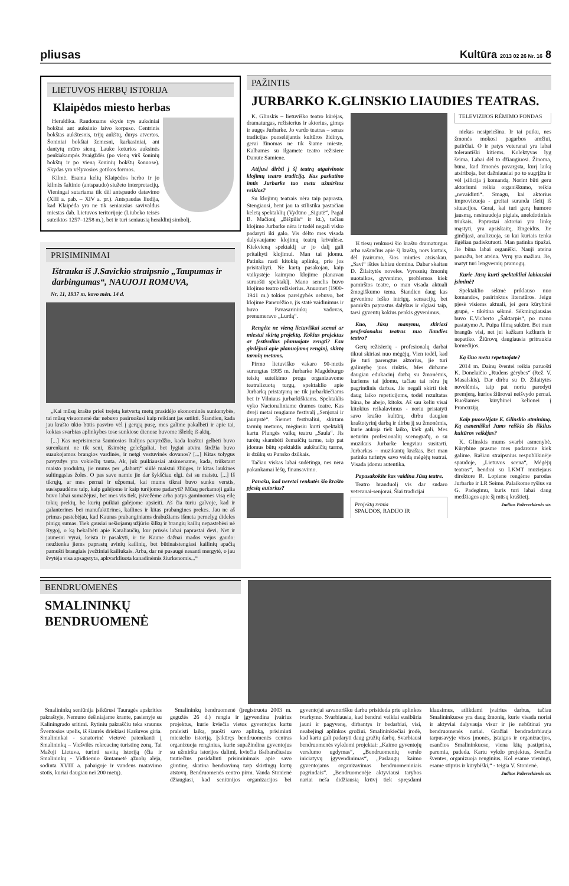pliusas Kultūra 2013 02 26 Nr. 16 8
LIETUVOS HERBŲ ISTORIJA
Klaipėdos miesto herbas
Heraldika. Raudoname skyde trys auksiniai bokštai ant auksinio laivo korpuso. Centrinis bokštas aukštesnis, trijų aukštų, durys atvertos. Šoniniai bokštai žemesni, karkasiniai, ant dantytų mūro sienų. Lauke keturios auksinės penkiakampės žvaigždės (po vieną virš šoninių bokštų ir po vieną šoninių bokštų šonuose). Skydas yra vėlyvosios gotikos formos.
Kilmė. Esama kelių Klaipėdos herbo ir jo kilmės šaltinio (antspaudo) siužeto interpretacijų. Vieningai sutariama tik dėl antspaudo datavimo (XIII a. pab. – XIV a. pr.). Antspaudas liudija, kad Klaipėda yra ne tik seniausias savivaldus miestas dab. Lietuvos teritorijoje (Liubeko teisės suteiktos 1257–1258 m.), bet ir turi seniausią heraldinį simbolį.
PRISIMINIMAI
Ištrauka iš J.Savickio straipsnio „Taupumas ir darbingumas“, NAUJOJI ROMUVA,
Nr. 11, 1937 m. kovo mėn. 14 d.
„Kai mūsų krašte prieš trejetą ketvertą metų prasidėjo ekonominės sunkenybės, tai mūsų visuomenė dar nebuvo pasiruošusi kaip reikiant jas sutikti. Šiandien, kada jau krašto ūkio būtis pasviro vėl į gerąją pusę, mes galime pakalbėti ir apie tai, kokias svarbias aplinkybes tose sunkiose dienose buvome išleidę iš akių.
[...] Kas neprisimena šauniosios Italijos pavyzdžio, kada kraštui gelbėti buvo surenkami ne tik seni, išsimėtę geležgaliai, bet lygiai atvira širdžia buvo suaukojamos brangios vardinės, ir netgi vestuvinės dovanos? [...] Kitas tolygus pavyzdys yra vokiečių tauta. Ak, juk puikiausiai atsimename, kada, trūkstant maisto produktų, jie mums per „dabartį“ siūlė maistui žliūges, ir kitas laukines sultingąsias žoles. O pas save namie jie dar šykščiau elgi. ėsi su maistu. [...] Iš tikrųjų, ar mes pernai ir užpernai, kai mums tikrai buvo sunku verstis, susispaudėme taip, kaip galėjome ir kaip turėjome padaryti? Mūsų perkamoji galia buvo labai sumažėjusi, bet mes vis tiek, įsivežėme arba patys gaminomės visą eilę tokių prekių, be kurių puikiai galėjome apsieiti. Aš čia turiu galvoje, kad ir galanterines bei manufaktūrines, kailines ir kitas prabangines prekes. Jau ne aš primas pastebėjau, kad Kaunas prabanginiams drabužiams išmeta pernelyg dideles pinigų sumas. Tiek gausiai nešiojamų užjūrio šilkų ir brangių kailių nepastebėsi nė Rygoj, o ką bekalbėti apie Karaliaučių, kur prūsės labai paprastai dėvi. Net ir jaunesni vyrai, keista ir pasakyti, ir tie Kaune dažnai mados vėjus gaudo: neužtenka jiems paprastų avinių kailinių, bet būtinaistengiasi kailinių apačią pamušti brangiais įvežtiniai kailiukais. Arba, dar nė pusaugė nesanti mergytė, o jau švytėja visa apsagstyta, apkvarkliuota kanadinėmis žiurkenomis...“
PAŽINTIS
JURBARKO K.GLINSKIO LIAUDIES TEATRAS.
K. Glinskis – lietuviško teatro kūrėjas, dramaturgas, režisierius ir aktorius, gimęs ir augęs Jurbarke. Jo vardo teatras – senas tradicijas puoselėjantis kultūros židinys, gerai žinomas ne tik šiame mieste. Kalbamės su ilgamete teatro režisiere Danute Samiene.
Atėjusi dirbti į šį teatrą atgaivinote klojimų teatro tradiciją. Kas paskatino imtis Jurbarke tuo metu užmirštos veiklos?
Su klojimų teatrais nėra taip paprasta. Stengiausi, bent jau ta stilistika pastačiau keletą spektaklių (Vydūno „Sigutė“, Pagal B. Mačionį „Bišpilis“ ir kt.), tačiau klojimo Jurbarke nėra ir todėl negali visko padaryti iki galo. Vis dėlto mes visada dalyvaujame klojimų teatrų krivulėse. Kiekvieną spektaklį ar jo dalį gali pritaikyti klojimui. Man tai įdomu. Patinka rasti kitokią aplinką, prie jos prisitaikyti. Ne kartą pasakojau, kaip vaikystėje kaimyno klojime planavau suruošti spektaklį. Mano senelis buvo klojimo teatro režisierius. Anuomet (1900-1941 m.) tokios pareigybės nebuvo, bet klojime Panevėžio r. jis statė vaidinimus ir buvo Pavasarininkų vadovas, prenumeravo „Lurdą“.
Rengėte ne vieną lietuviškai scenai ar miestui skirtą projektą. Kokius projektus ar festivalius planuojate rengti? Esu girdėjusi apie planuojamą renginį, skirtą tarmių metams.
Pirmo lietuviško vakaro 90-metis surengtas 1995 m. Jurbarko Magdeburgo teisių suteikimo proga organizavome teatralizuotą turgų, spektaklio apie Jurbarką pristatymą ne tik jurbarkiečiams bet ir Vilniaus jurbarkiškiams. Spektaklis vyko Nacionaliniame dramos teatre. Kas dveji metai rengiame festivalį „Senjorai ir jaunystė“. Šiemet festivaliui, skirtam tarmių metams, mėginsiu kurti spektaklį kartu Plungės vaikų teatru „Saula“. Jis turėtų skambėti žemaičių tarme, taip pat įdomus būtų spektaklis aukštaičių tarme, ir dzūkų su Punsko dzūkais.
Tačiau viskas labai sudėtinga, nes nėra pakankamai lėšų, finansavimo.
Panašu, kad neretai renkatės šio krašto pjesių autorius?
Iš tiesų renkuosi šio krašto dramaturgus arba rašančius apie šį kraštą, nors kartais, dėl įvairumo, šios minties atsisakau. „Savi“ išties labiau domina. Dabar skaitau D. Žilaitytės noveles. Vyresnių žmonių nuotaikos, gyvenimo, problemos kiek pamirštos teatre, o man visada aktuali žmogiškumo tema. Šiandien daug kas gyvenime ieško intrigų, sensacijų, bet pamiršta paprastus dalykus ir elgiasi taip, tarsi gyventų kokius penkis gyvenimus.
Kuo, Jūsų manymu, skiriasi profesionalus teatras nuo liaudies teatro?
Gerų režisierių - profesionalų darbai tikrai skiriasi nuo mėgėjų. Vien todėl, kad jie turi parengtus aktorius, jie turi galimybę juos rinktis. Mes dirbame daugiau edukacinį darbą su žmonėmis, kuriems tai įdomu, tačiau tai nėra jų pagrindinis darbas. Jie negali skirti tiek daug laiko repeticijoms, todėl rezultatas būna, be abejo, kitoks. Aš sau keliu visai kitokius reikalavimus - noriu pristatyti savo krašto kultūrą, dirbu daugiau kraštotyrinį darbą ir dirbu jį su žmonėmis, kurie aukoja tiek laiko, kiek gali. Mes neturim profesionalių scenografų, o su muzikais Jurbarke lengviau susitarti. Jurbarkas – muzikantų kraštas. Bet man patinka turintys savo veidą mėgėjų teatrai. Visada įdomu autentika.
Papasakokite kas vaidina Jūsų teatre.
Teatro branduolį vis dar sudaro veteranai-senjorai. Šiai tradicijai
Projektą remia
SPAUDOS, RADIJO IR TELEVIZIJOS RĖMIMO FONDAS
niekas nesipriešina. Ir tai puiku, nes žmonės mokosi pagarbos amžiui, patirčiai. O ir patys veteranai yra labai tolerantiški kitiems. Kolektyvas lyg šeima. Labai dėl to džiaugiuosi. Žinoma, būna, kad žmonės pavargsta, kurį laiką atsiriboja, bet dažniausiai po to sugrįžta ir vėl įsilicija į komandą. Norint būti geru aktoriumi reikia organiškumo, reikia „nevaidinti“. Smagu, kai aktorius improvizuoja - greitai suranda išeitį iš situacijos. Gerai, kai turi gerą humoro jausmą, nesinaudoja pigiais, anekdotiniais triukais. Paprastai aktoriai yra linkę mąstyti, yra apsiskaitę, žingeidūs. Jie ginčijasi, analizuoja, su kai kuriais tenka ilgėliau padiskutuoti. Man patinka tipažai. Jie būna labai organiški. Nauji ateina pamažu, bet ateina. Vyrų yra mažiau. Jie, matyt turi lengvesnių pramogų.
Kurie Jūsų kurti spektakliai labiausiai įsiminė?
Spektaklio sėkmė priklauso nuo komandos, pasirinktos literatūros. Jeigu pjesė visiems aktuali, jei gera kūrybinė grupė, - tikėtina sėkmė. Sėkmingiausias buvo E.Vicherto „Šaktarpis“, po mano pastatymo A. Puipa filmą sukūrė. Bet man brangūs visi, net jei kažkam kažkuris ir nepatiko. Žiūrovų daugiausia pritraukia komedijos.
Ką šiuo metu repetuojate?
2014 m. Dainų šventei reikia paruošti K. Donelaičio „Rudens gėrybes“ (Rež. V. Masalskis). Dar dirbu su D. Žilaitytės novelėmis, taip pat noriu parodyti premjerą, kurios žiūrovai neišvydo pernai. Ruošiamės kūrybinei kelionei į Prancūziją.
Kaip puoselėjate K. Glinskio atminimą. Ką asmeniškai Jums reiškia šis iškilus kultūros veikėjas?
K. Glinskis mums svarbi asmenybė. Kūrybine prasme mes padarome kiek galime. Rašiau straipsnius respublikinėje spaudoje, „Lietuvos scena“, Mėgėjų teatras“, bendrai su LKMT muziejaus direktore R. Lopiene rengėme parodas Jurbarke ir LR Seime. Palaikome ryšius su G. Padegimu, kuris turi labai daug medžiagos apie šį mūsų kraštietį.
Juditos Pažereckienės str.
BENDRUOMENĖS
SMALININKŲ BENDRUOMENĖ
Smalininkų seniūnija įsikūrusi Tauragės apskrities pakraštyje, Nemuno dešiniajame krante, pasienyje su Kaliningrado sritimi. Rytiniu pakraščiu teka sraunus Šventosios upelis, iš šiaurės driekiasi Karšuvos giria. Smalininkai - sanatorinė vietovė patenkanti į Smalininkų – Viešvilės rekreacinę turistinę zoną. Tai Mažoji Lietuva, turinti savitą istoriją (čia ir Smalininkų - Vidkiemio šimtametė ąžuolų alėja, sodinta XVIII a. pabaigoje ir vandens matavimo stotis, kuriai daugiau nei 200 metų).
Smalininkų bendruomenė (įregistruota 2003 m. gegužės 26 d.) rengia ir įgyvendina įvairius projektus, kurie kviečia vietos gyventojus kartu praleisti laiką, puošti savo aplinką, prisiminti miestelio istoriją. Įsikūręs bendruomenės centras organizuoja renginius, kurie supažindina gyventojus su užmiršta istorijos dalimi, kviečia išsibarsčiusius tautiečius pasidalinti prisiminimais apie savo gimtinę, skatina bendravimą tarp skirtingų kartų atstovų. Bendruomenės centro pirm. Vanda Stonienė džiaugiasi, kad seniūnijos organizacijos bei gyventojai savanorišku darbu prisideda prie aplinkos tvarkymo. Svarbiausia, kad bendrai veiklai susibūria jauni ir pagyvenę, dirbantys ir bedarbiai, visi, neabejingi aplinkos grožiui. Smalininkiečiai įrodė, kad kartu gali padaryti daug gražių darbų. Svarbiausi bendruomenės vykdomi projektai: „Kaimo gyventojų verslumo ugdymas“, „Bendruomenių verslo iniciatyvų įgyvendinimas“, „Paslaugų kaimo gyventojams organizavimas bendruomeniniais pagrindais“. „Bendruomenėje aktyviausi tarybos nariai neša didžiausią krūvį tiek spręsdami klausimus, atlikdami įvairius darbus, tačiau Smalininkuose yra daug žmonių, kurie visada noriai ir aktyviai dalyvauja visur ir jie nebūtinai yra bendruomenės nariai. Gražiai bendradarbiauja tarpusavyje visos įmonės, įstaigos ir organizacijos, esančios Smalininkuose, viena kitą pastiprina, paremia, padeda. Kartu vykdo projektus, švenčia šventes, organizuoja renginius. Kol esame vieningi, esame stiprūs ir kūrybiški,“ - teigia V. Stonienė.
Juditos Pažereckienės str.